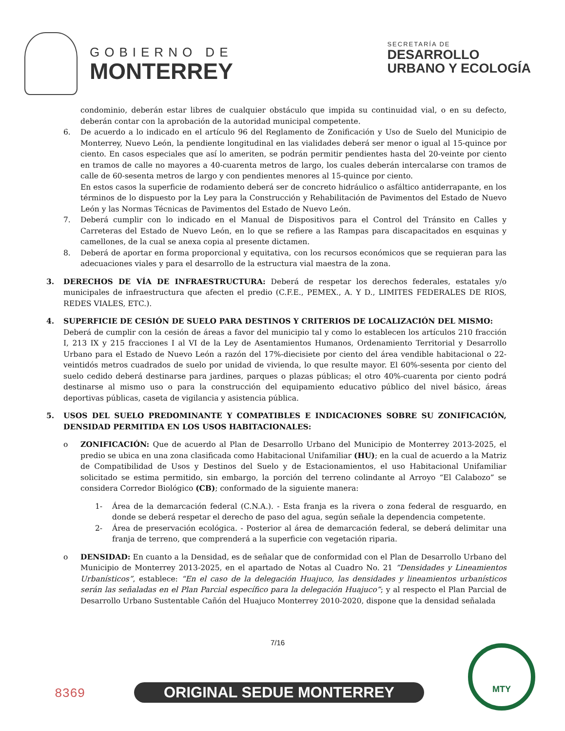GOBIERNO DE
MONTERREY
SECRETARÍA DE
DESARROLLO
URBANO Y ECOLOGÍA
condominio, deberán estar libres de cualquier obstáculo que impida su continuidad vial, o en su defecto, deberán contar con la aprobación de la autoridad municipal competente.
6. De acuerdo a lo indicado en el artículo 96 del Reglamento de Zonificación y Uso de Suelo del Municipio de Monterrey, Nuevo León, la pendiente longitudinal en las vialidades deberá ser menor o igual al 15-quince por ciento. En casos especiales que así lo ameriten, se podrán permitir pendientes hasta del 20-veinte por ciento en tramos de calle no mayores a 40-cuarenta metros de largo, los cuales deberán intercalarse con tramos de calle de 60-sesenta metros de largo y con pendientes menores al 15-quince por ciento.
En estos casos la superficie de rodamiento deberá ser de concreto hidráulico o asfáltico antiderrapante, en los términos de lo dispuesto por la Ley para la Construcción y Rehabilitación de Pavimentos del Estado de Nuevo León y las Normas Técnicas de Pavimentos del Estado de Nuevo León.
7. Deberá cumplir con lo indicado en el Manual de Dispositivos para el Control del Tránsito en Calles y Carreteras del Estado de Nuevo León, en lo que se refiere a las Rampas para discapacitados en esquinas y camellones, de la cual se anexa copia al presente dictamen.
8. Deberá de aportar en forma proporcional y equitativa, con los recursos económicos que se requieran para las adecuaciones viales y para el desarrollo de la estructura vial maestra de la zona.
3. DERECHOS DE VÍA DE INFRAESTRUCTURA: Deberá de respetar los derechos federales, estatales y/o municipales de infraestructura que afecten el predio (C.F.E., PEMEX., A. Y D., LIMITES FEDERALES DE RIOS, REDES VIALES, ETC.).
4. SUPERFICIE DE CESIÓN DE SUELO PARA DESTINOS Y CRITERIOS DE LOCALIZACIÓN DEL MISMO:
Deberá de cumplir con la cesión de áreas a favor del municipio tal y como lo establecen los artículos 210 fracción I, 213 IX y 215 fracciones I al VI de la Ley de Asentamientos Humanos, Ordenamiento Territorial y Desarrollo Urbano para el Estado de Nuevo León a razón del 17%-diecisiete por ciento del área vendible habitacional o 22-veintidós metros cuadrados de suelo por unidad de vivienda, lo que resulte mayor. El 60%-sesenta por ciento del suelo cedido deberá destinarse para jardines, parques o plazas públicas; el otro 40%-cuarenta por ciento podrá destinarse al mismo uso o para la construcción del equipamiento educativo público del nivel básico, áreas deportivas públicas, caseta de vigilancia y asistencia pública.
5. USOS DEL SUELO PREDOMINANTE Y COMPATIBLES E INDICACIONES SOBRE SU ZONIFICACIÓN, DENSIDAD PERMITIDA EN LOS USOS HABITACIONALES:
o ZONIFICACIÓN: Que de acuerdo al Plan de Desarrollo Urbano del Municipio de Monterrey 2013-2025, el predio se ubica en una zona clasificada como Habitacional Unifamiliar (HU); en la cual de acuerdo a la Matriz de Compatibilidad de Usos y Destinos del Suelo y de Estacionamientos, el uso Habitacional Unifamiliar solicitado se estima permitido, sin embargo, la porción del terreno colindante al Arroyo “El Calabozo” se considera Corredor Biológico (CB); conformado de la siguiente manera:
1- Área de la demarcación federal (C.N.A.). - Esta franja es la rivera o zona federal de resguardo, en donde se deberá respetar el derecho de paso del agua, según señale la dependencia competente.
2- Área de preservación ecológica. - Posterior al área de demarcación federal, se deberá delimitar una franja de terreno, que comprenderá a la superficie con vegetación riparia.
o DENSIDAD: En cuanto a la Densidad, es de señalar que de conformidad con el Plan de Desarrollo Urbano del Municipio de Monterrey 2013-2025, en el apartado de Notas al Cuadro No. 21 “Densidades y Lineamientos Urbanísticos”, establece: “En el caso de la delegación Huajuco, las densidades y lineamientos urbanísticos serán las señaladas en el Plan Parcial específico para la delegación Huajuco”; y al respecto el Plan Parcial de Desarrollo Urbano Sustentable Cañón del Huajuco Monterrey 2010-2020, dispone que la densidad señalada
7/16
8369 ORIGINAL SEDUE MONTERREY
MTY